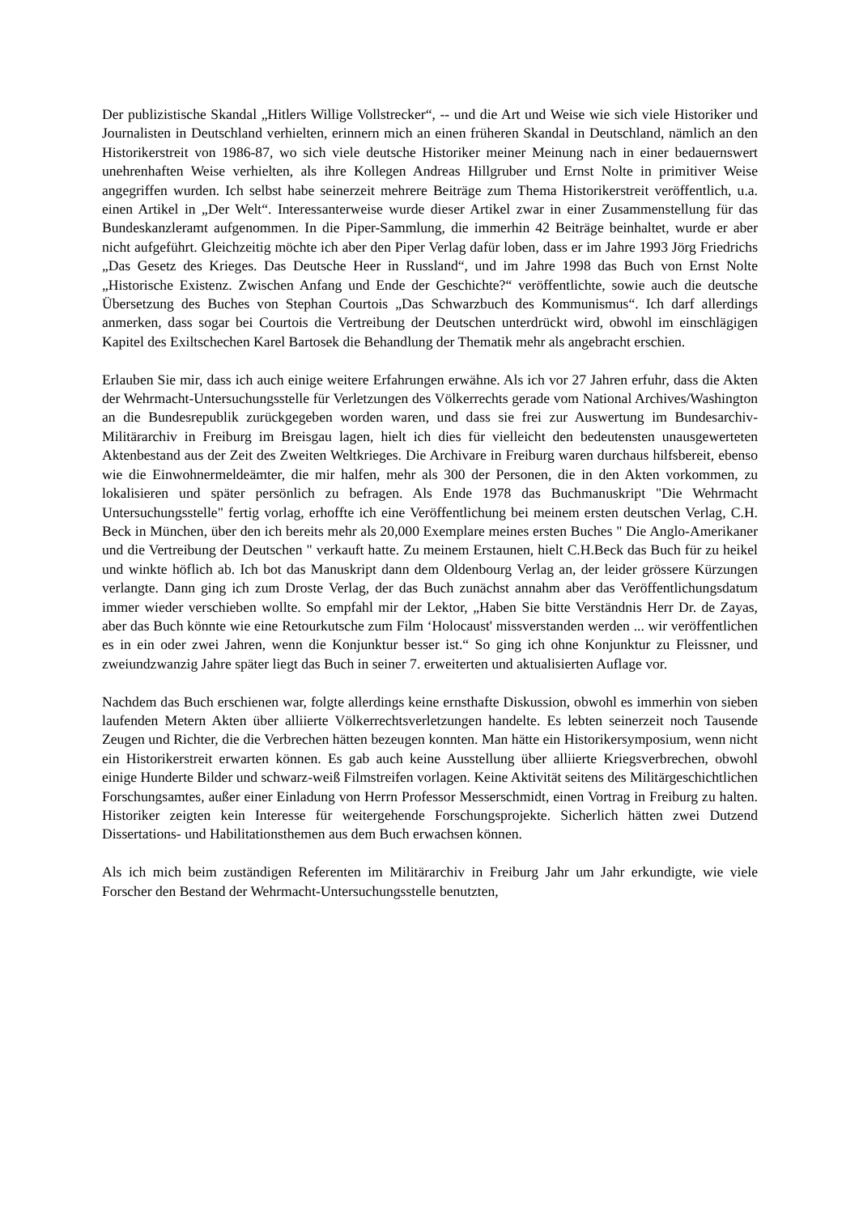Der publizistische Skandal „Hitlers Willige Vollstrecker“, -- und die Art und Weise wie sich viele Historiker und Journalisten in Deutschland verhielten, erinnern mich an einen früheren Skandal in Deutschland, nämlich an den Historikerstreit von 1986-87, wo sich viele deutsche Historiker meiner Meinung nach in einer bedauernswert unehrenhaften Weise verhielten, als ihre Kollegen Andreas Hillgruber und Ernst Nolte in primitiver Weise angegriffen wurden. Ich selbst habe seinerzeit mehrere Beiträge zum Thema Historikerstreit veröffentlich, u.a. einen Artikel in „Der Welt“. Interessanterweise wurde dieser Artikel zwar in einer Zusammenstellung für das Bundeskanzleramt aufgenommen. In die Piper-Sammlung, die immerhin 42 Beiträge beinhaltet, wurde er aber nicht aufgeführt. Gleichzeitig möchte ich aber den Piper Verlag dafür loben, dass er im Jahre 1993 Jörg Friedrichs „Das Gesetz des Krieges. Das Deutsche Heer in Russland“, und im Jahre 1998 das Buch von Ernst Nolte „Historische Existenz. Zwischen Anfang und Ende der Geschichte?“ veröffentlichte, sowie auch die deutsche Übersetzung des Buches von Stephan Courtois „Das Schwarzbuch des Kommunismus“. Ich darf allerdings anmerken, dass sogar bei Courtois die Vertreibung der Deutschen unterdrückt wird, obwohl im einschlägigen Kapitel des Exiltschechen Karel Bartosek die Behandlung der Thematik mehr als angebracht erschien.
Erlauben Sie mir, dass ich auch einige weitere Erfahrungen erwähne. Als ich vor 27 Jahren erfuhr, dass die Akten der Wehrmacht-Untersuchungsstelle für Verletzungen des Völkerrechts gerade vom National Archives/Washington an die Bundesrepublik zurückgegeben worden waren, und dass sie frei zur Auswertung im Bundesarchiv-Militärarchiv in Freiburg im Breisgau lagen, hielt ich dies für vielleicht den bedeutensten unausgewerteten Aktenbestand aus der Zeit des Zweiten Weltkrieges. Die Archivare in Freiburg waren durchaus hilfsbereit, ebenso wie die Einwohnermeldeämter, die mir halfen, mehr als 300 der Personen, die in den Akten vorkommen, zu lokalisieren und später persönlich zu befragen. Als Ende 1978 das Buchmanuskript "Die Wehrmacht Untersuchungsstelle" fertig vorlag, erhoffte ich eine Veröffentlichung bei meinem ersten deutschen Verlag, C.H. Beck in München, über den ich bereits mehr als 20,000 Exemplare meines ersten Buches " Die Anglo-Amerikaner und die Vertreibung der Deutschen " verkauft hatte. Zu meinem Erstaunen, hielt C.H.Beck das Buch für zu heikel und winkte höflich ab. Ich bot das Manuskript dann dem Oldenbourg Verlag an, der leider grössere Kürzungen verlangte. Dann ging ich zum Droste Verlag, der das Buch zunächst annahm aber das Veröffentlichungsdatum immer wieder verschieben wollte. So empfahl mir der Lektor, „Haben Sie bitte Verständnis Herr Dr. de Zayas, aber das Buch könnte wie eine Retourkutsche zum Film ‘Holocaust' missverstanden werden ... wir veröffentlichen es in ein oder zwei Jahren, wenn die Konjunktur besser ist.“ So ging ich ohne Konjunktur zu Fleissner, und zweiundzwanzig Jahre später liegt das Buch in seiner 7. erweiterten und aktualisierten Auflage vor.
Nachdem das Buch erschienen war, folgte allerdings keine ernsthafte Diskussion, obwohl es immerhin von sieben laufenden Metern Akten über alliierte Völkerrechtsverletzungen handelte. Es lebten seinerzeit noch Tausende Zeugen und Richter, die die Verbrechen hätten bezeugen konnten. Man hätte ein Historikersymposium, wenn nicht ein Historikerstreit erwarten können. Es gab auch keine Ausstellung über alliierte Kriegsverbrechen, obwohl einige Hunderte Bilder und schwarz-weiß Filmstreifen vorlagen. Keine Aktivität seitens des Militärgeschichtlichen Forschungsamtes, außer einer Einladung von Herrn Professor Messerschmidt, einen Vortrag in Freiburg zu halten. Historiker zeigten kein Interesse für weitergehende Forschungsprojekte. Sicherlich hätten zwei Dutzend Dissertations- und Habilitationsthemen aus dem Buch erwachsen können.
Als ich mich beim zuständigen Referenten im Militärarchiv in Freiburg Jahr um Jahr erkundigte, wie viele Forscher den Bestand der Wehrmacht-Untersuchungsstelle benutzten,